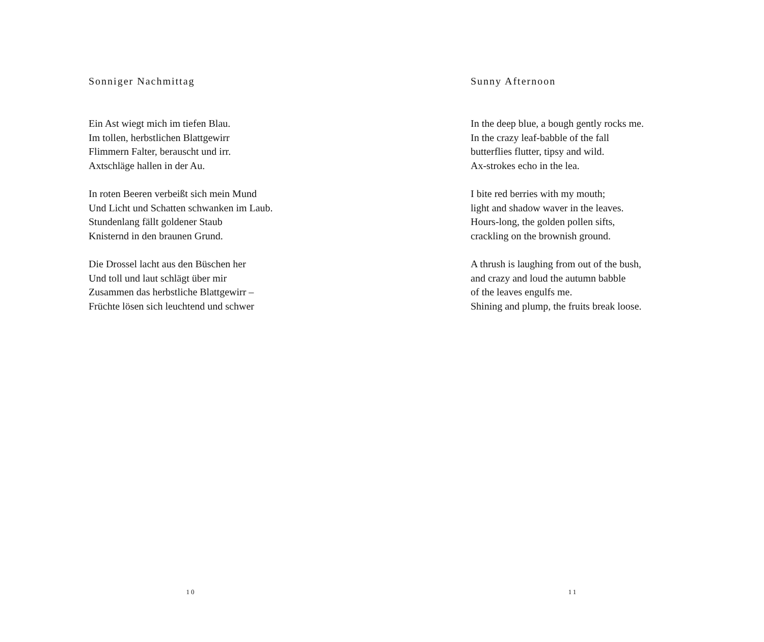Sonniger Nachmittag
Ein Ast wiegt mich im tiefen Blau.
Im tollen, herbstlichen Blattgewirr
Flimmern Falter, berauscht und irr.
Axtschläge hallen in der Au.
In roten Beeren verbeißt sich mein Mund
Und Licht und Schatten schwanken im Laub.
Stundenlang fällt goldener Staub
Knisternd in den braunen Grund.
Die Drossel lacht aus den Büschen her
Und toll und laut schlägt über mir
Zusammen das herbstliche Blattgewirr –
Früchte lösen sich leuchtend und schwer
10
Sunny Afternoon
In the deep blue, a bough gently rocks me.
In the crazy leaf-babble of the fall
butterflies flutter, tipsy and wild.
Ax-strokes echo in the lea.
I bite red berries with my mouth;
light and shadow waver in the leaves.
Hours-long, the golden pollen sifts,
crackling on the brownish ground.
A thrush is laughing from out of the bush,
and crazy and loud the autumn babble
of the leaves engulfs me.
Shining and plump, the fruits break loose.
11